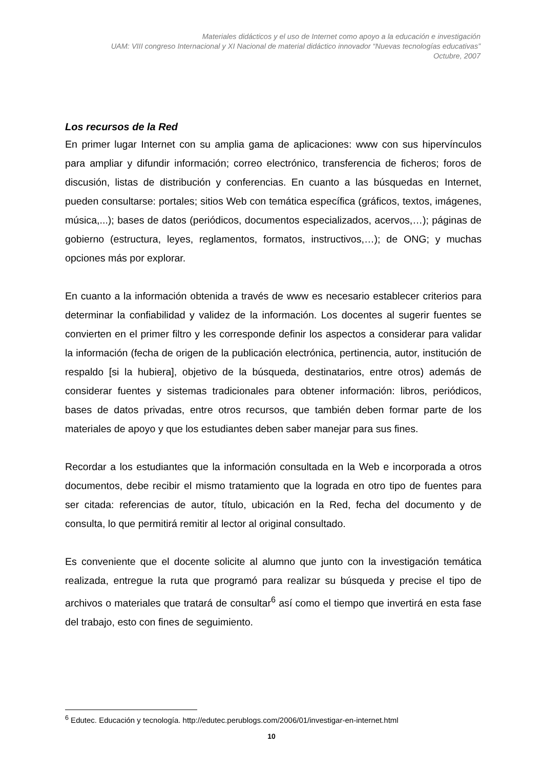Materiales didácticos y el uso de Internet como apoyo a la educación e investigación
UAM: VIII congreso Internacional y XI Nacional de material didáctico innovador “Nuevas tecnologías educativas”
Octubre, 2007
Los recursos de la Red
En primer lugar Internet con su amplia gama de aplicaciones: www con sus hipervínculos para ampliar y difundir información; correo electrónico, transferencia de ficheros; foros de discusión, listas de distribución y conferencias. En cuanto a las búsquedas en Internet, pueden consultarse: portales; sitios Web con temática específica (gráficos, textos, imágenes, música,...); bases de datos (periódicos, documentos especializados, acervos,…); páginas de gobierno (estructura, leyes, reglamentos, formatos, instructivos,…); de ONG; y muchas opciones más por explorar.
En cuanto a la información obtenida a través de www es necesario establecer criterios para determinar la confiabilidad y validez de la información. Los docentes al sugerir fuentes se convierten en el primer filtro y les corresponde definir los aspectos a considerar para validar la información (fecha de origen de la publicación electrónica, pertinencia, autor, institución de respaldo [si la hubiera], objetivo de la búsqueda, destinatarios, entre otros) además de considerar fuentes y sistemas tradicionales para obtener información: libros, periódicos, bases de datos privadas, entre otros recursos, que también deben formar parte de los materiales de apoyo y que los estudiantes deben saber manejar para sus fines.
Recordar a los estudiantes que la información consultada en la Web e incorporada a otros documentos, debe recibir el mismo tratamiento que la lograda en otro tipo de fuentes para ser citada: referencias de autor, título, ubicación en la Red, fecha del documento y de consulta, lo que permitirá remitir al lector al original consultado.
Es conveniente que el docente solicite al alumno que junto con la investigación temática realizada, entregue la ruta que programó para realizar su búsqueda y precise el tipo de archivos o materiales que tratará de consultar<sup>6</sup> así como el tiempo que invertirá en esta fase del trabajo, esto con fines de seguimiento.
<sup>6</sup> Edutec. Educación y tecnología. http://edutec.perublogs.com/2006/01/investigar-en-internet.html
10